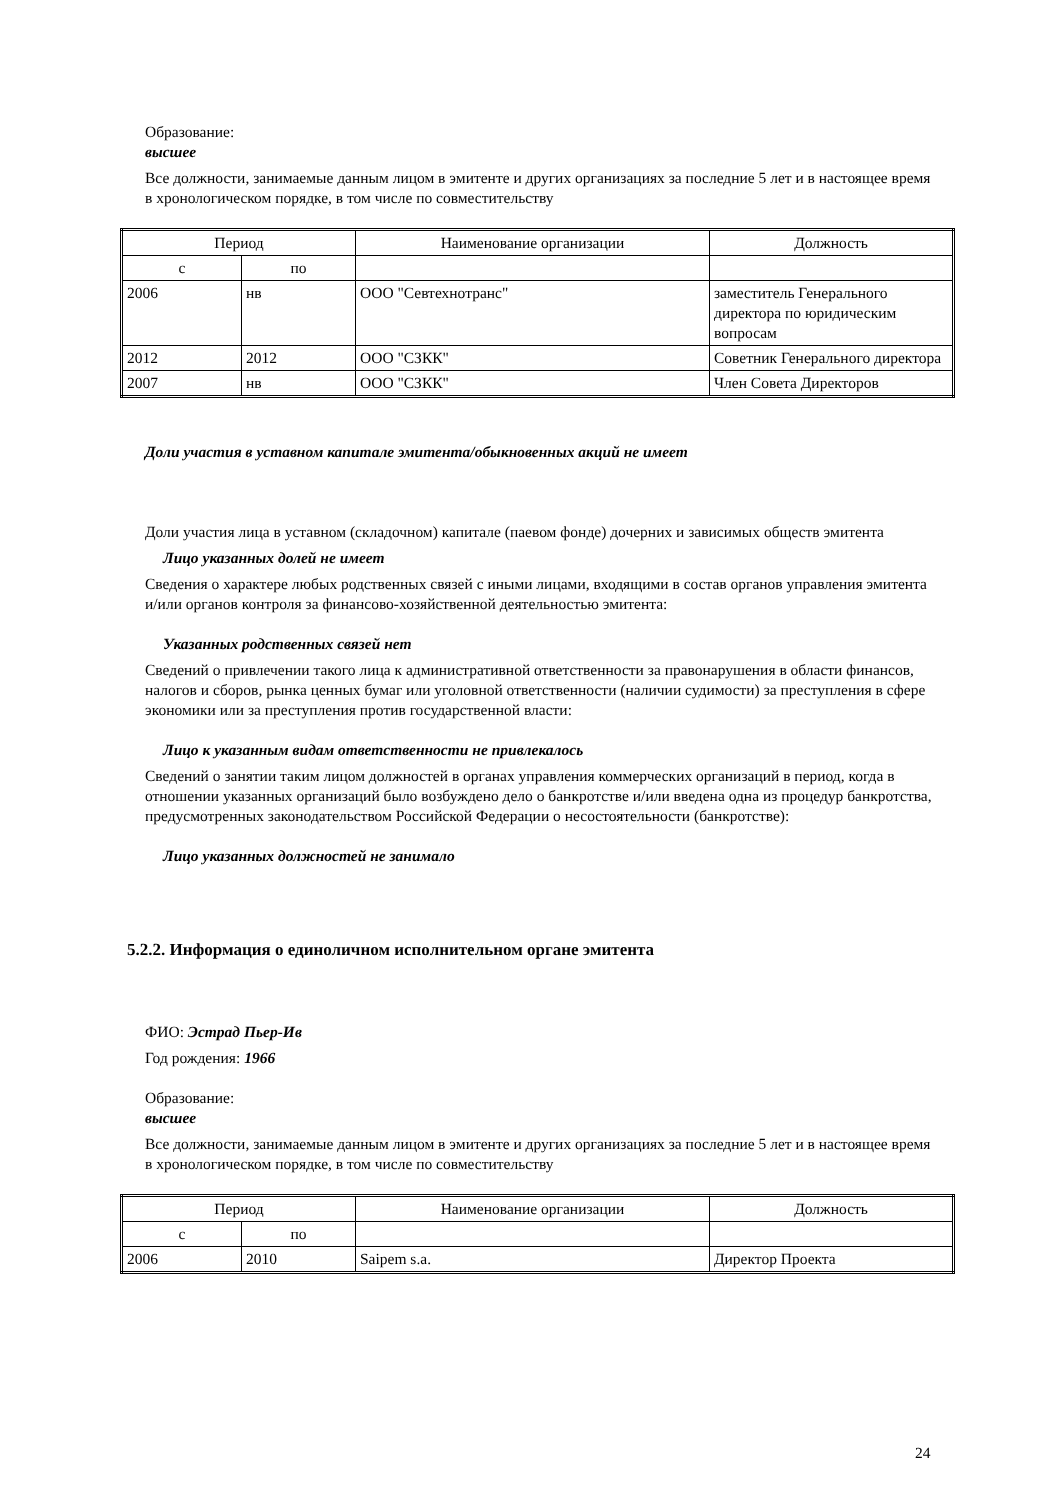Образование:
высшее
Все должности, занимаемые данным лицом в эмитенте и других организациях за последние 5 лет и в настоящее время в хронологическом порядке, в том числе по совместительству
| Период | | Наименование организации | Должность |
| с | по | | |
| 2006 | нв | ООО "Севтехнотранс" | заместитель Генерального директора по юридическим вопросам |
| 2012 | 2012 | ООО "СЗКК" | Советник Генерального директора |
| 2007 | нв | ООО "СЗКК" | Член Совета Директоров |
Доли участия в уставном капитале эмитента/обыкновенных акций не имеет
Доли участия лица в уставном (складочном) капитале (паевом фонде) дочерних и зависимых обществ эмитента
Лицо указанных долей не имеет
Сведения о характере любых родственных связей с иными лицами, входящими в состав органов управления эмитента и/или органов контроля за финансово-хозяйственной деятельностью эмитента:
Указанных родственных связей нет
Сведений о привлечении такого лица к административной ответственности за правонарушения в области финансов, налогов и сборов, рынка ценных бумаг или уголовной ответственности (наличии судимости) за преступления в сфере экономики или за преступления против государственной власти:
Лицо к указанным видам ответственности не привлекалось
Сведений о занятии таким лицом должностей в органах управления коммерческих организаций в период, когда в отношении указанных организаций было возбуждено дело о банкротстве и/или введена одна из процедур банкротства, предусмотренных законодательством Российской Федерации о несостоятельности (банкротстве):
Лицо указанных должностей не занимало
5.2.2. Информация о единоличном исполнительном органе эмитента
ФИО: Эстрад Пьер-Ив
Год рождения: 1966
Образование:
высшее
Все должности, занимаемые данным лицом в эмитенте и других организациях за последние 5 лет и в настоящее время в хронологическом порядке, в том числе по совместительству
| Период | | Наименование организации | Должность |
| с | по | | |
| 2006 | 2010 | Saipem s.a. | Директор Проекта |
24